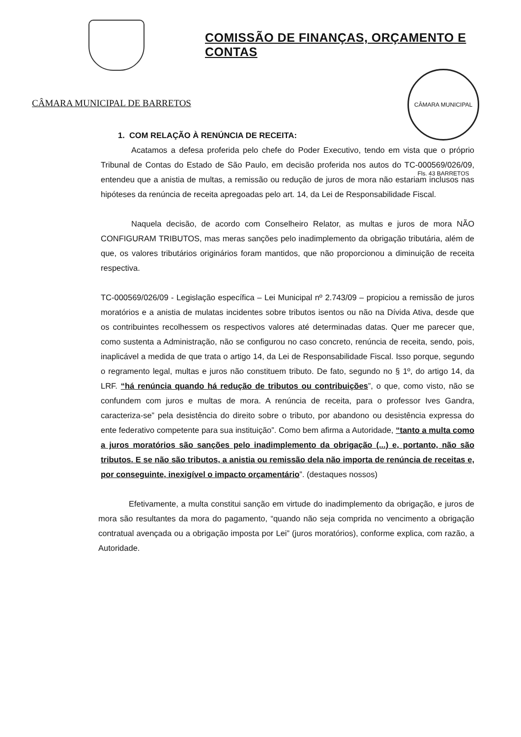CÂMARA MUNICIPAL DE BARRETOS
COMISSÃO DE FINANÇAS, ORÇAMENTO E CONTAS
CÂMARA MUNICIPAL Fls. 43 BARRETOS
1. COM RELAÇÃO À RENÚNCIA DE RECEITA:
Acatamos a defesa proferida pelo chefe do Poder Executivo, tendo em vista que o próprio Tribunal de Contas do Estado de São Paulo, em decisão proferida nos autos do TC-000569/026/09, entendeu que a anistia de multas, a remissão ou redução de juros de mora não estariam inclusos nas hipóteses da renúncia de receita apregoadas pelo art. 14, da Lei de Responsabilidade Fiscal.
Naquela decisão, de acordo com Conselheiro Relator, as multas e juros de mora NÃO CONFIGURAM TRIBUTOS, mas meras sanções pelo inadimplemento da obrigação tributária, além de que, os valores tributários originários foram mantidos, que não proporcionou a diminuição de receita respectiva.
TC-000569/026/09 - Legislação específica – Lei Municipal nº 2.743/09 – propiciou a remissão de juros moratórios e a anistia de mulatas incidentes sobre tributos isentos ou não na Dívida Ativa, desde que os contribuintes recolhessem os respectivos valores até determinadas datas. Quer me parecer que, como sustenta a Administração, não se configurou no caso concreto, renúncia de receita, sendo, pois, inaplicável a medida de que trata o artigo 14, da Lei de Responsabilidade Fiscal. Isso porque, segundo o regramento legal, multas e juros não constituem tributo. De fato, segundo no § 1º, do artigo 14, da LRF. “há renúncia quando há redução de tributos ou contribuições”, o que, como visto, não se confundem com juros e multas de mora. A renúncia de receita, para o professor Ives Gandra, caracteriza-se” pela desistência do direito sobre o tributo, por abandono ou desistência expressa do ente federativo competente para sua instituição”. Como bem afirma a Autoridade, “tanto a multa como a juros moratórios são sanções pelo inadimplemento da obrigação (...) e, portanto, não são tributos. E se não são tributos, a anistia ou remissão dela não importa de renúncia de receitas e, por conseguinte, inexigível o impacto orçamentário”. (destaques nossos)
Efetivamente, a multa constitui sanção em virtude do inadimplemento da obrigação, e juros de mora são resultantes da mora do pagamento, “quando não seja comprida no vencimento a obrigação contratual avençada ou a obrigação imposta por Lei” (juros moratórios), conforme explica, com razão, a Autoridade.